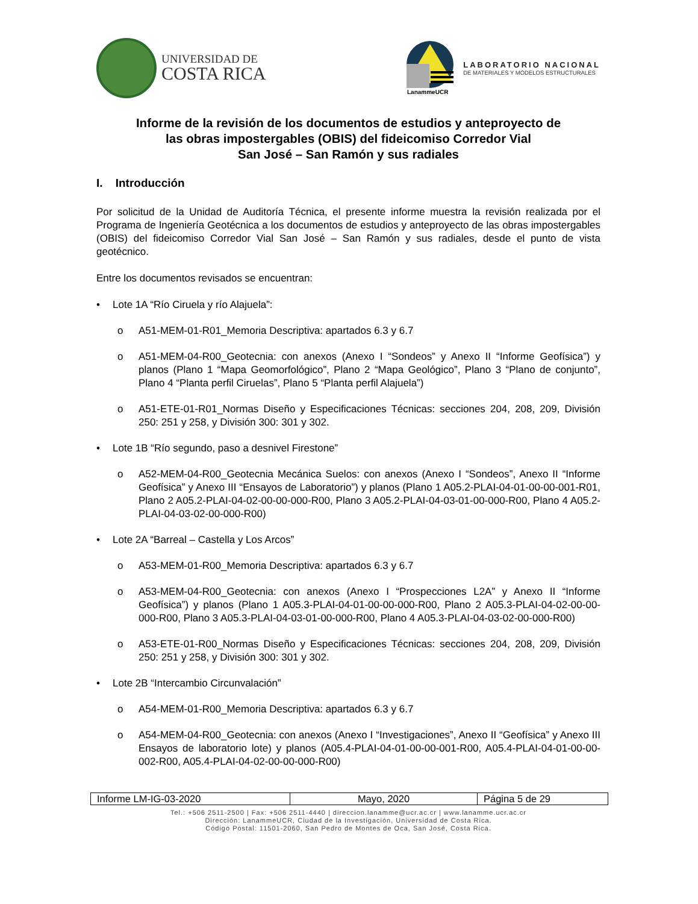UNIVERSIDAD DE
COSTA RICA
LanammeUCR
LABORATORIO NACIONAL
DE MATERIALES Y MODELOS ESTRUCTURALES
Informe de la revisión de los documentos de estudios y anteproyecto de
las obras impostergables (OBIS) del fideicomiso Corredor Vial
San José – San Ramón y sus radiales
I. Introducción
Por solicitud de la Unidad de Auditoría Técnica, el presente informe muestra la revisión realizada por el Programa de Ingeniería Geotécnica a los documentos de estudios y anteproyecto de las obras impostergables (OBIS) del fideicomiso Corredor Vial San José – San Ramón y sus radiales, desde el punto de vista geotécnico.
Entre los documentos revisados se encuentran:
• Lote 1A “Río Ciruela y río Alajuela”:
o A51-MEM-01-R01_Memoria Descriptiva: apartados 6.3 y 6.7
o A51-MEM-04-R00_Geotecnia: con anexos (Anexo I “Sondeos” y Anexo II “Informe Geofísica”) y planos (Plano 1 “Mapa Geomorfológico”, Plano 2 “Mapa Geológico”, Plano 3 “Plano de conjunto”, Plano 4 “Planta perfil Ciruelas”, Plano 5 “Planta perfil Alajuela”)
o A51-ETE-01-R01_Normas Diseño y Especificaciones Técnicas: secciones 204, 208, 209, División 250: 251 y 258, y División 300: 301 y 302.
• Lote 1B “Río segundo, paso a desnivel Firestone”
o A52-MEM-04-R00_Geotecnia Mecánica Suelos: con anexos (Anexo I “Sondeos”, Anexo II “Informe Geofísica” y Anexo III “Ensayos de Laboratorio”) y planos (Plano 1 A05.2-PLAI-04-01-00-00-001-R01, Plano 2 A05.2-PLAI-04-02-00-00-000-R00, Plano 3 A05.2-PLAI-04-03-01-00-000-R00, Plano 4 A05.2-PLAI-04-03-02-00-000-R00)
• Lote 2A “Barreal – Castella y Los Arcos”
o A53-MEM-01-R00_Memoria Descriptiva: apartados 6.3 y 6.7
o A53-MEM-04-R00_Geotecnia: con anexos (Anexo I “Prospecciones L2A” y Anexo II “Informe Geofísica”) y planos (Plano 1 A05.3-PLAI-04-01-00-00-000-R00, Plano 2 A05.3-PLAI-04-02-00-00-000-R00, Plano 3 A05.3-PLAI-04-03-01-00-000-R00, Plano 4 A05.3-PLAI-04-03-02-00-000-R00)
o A53-ETE-01-R00_Normas Diseño y Especificaciones Técnicas: secciones 204, 208, 209, División 250: 251 y 258, y División 300: 301 y 302.
• Lote 2B “Intercambio Circunvalación”
o A54-MEM-01-R00_Memoria Descriptiva: apartados 6.3 y 6.7
o A54-MEM-04-R00_Geotecnia: con anexos (Anexo I “Investigaciones”, Anexo II “Geofísica” y Anexo III Ensayos de laboratorio lote) y planos (A05.4-PLAI-04-01-00-00-001-R00, A05.4-PLAI-04-01-00-00-002-R00, A05.4-PLAI-04-02-00-00-000-R00)
| Informe LM-IG-03-2020 | Mayo, 2020 | Página 5 de 29 |
Tel.: +506 2511-2500 | Fax: +506 2511-4440 | direccion.lanamme@ucr.ac.cr | www.lanamme.ucr.ac.cr
Dirección: LanammeUCR, Ciudad de la Investigación, Universidad de Costa Rica.
Código Postal: 11501-2060, San Pedro de Montes de Oca, San José, Costa Rica.